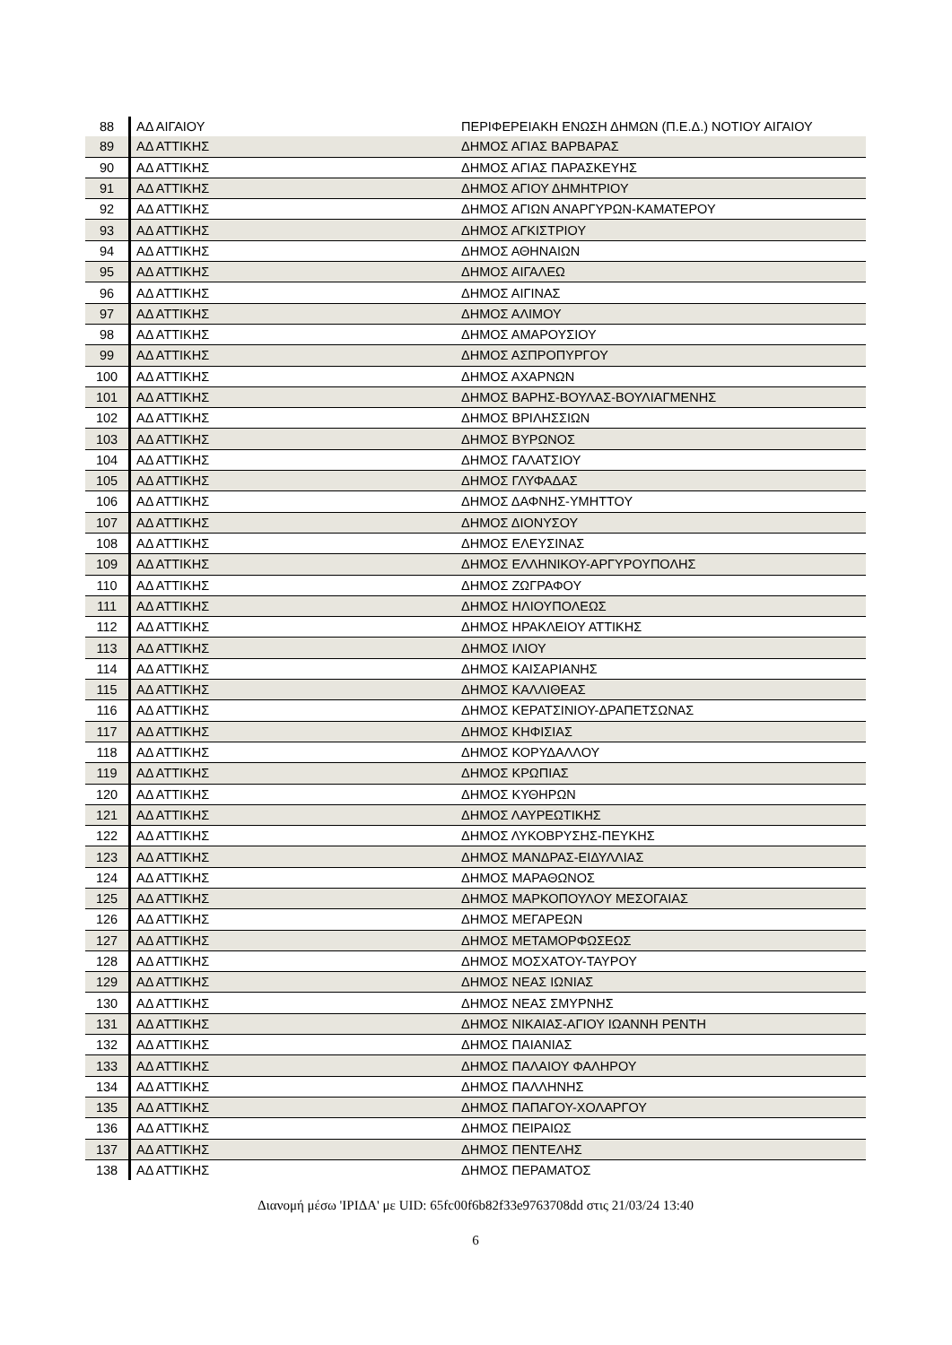| 88 | ΑΔ ΑΙΓΑΙΟΥ | ΠΕΡΙΦΕΡΕΙΑΚΗ ΕΝΩΣΗ ΔΗΜΩΝ (Π.Ε.Δ.) ΝΟΤΙΟΥ ΑΙΓΑΙΟΥ |
| 89 | ΑΔ ΑΤΤΙΚΗΣ | ΔΗΜΟΣ ΑΓΙΑΣ ΒΑΡΒΑΡΑΣ |
| 90 | ΑΔ ΑΤΤΙΚΗΣ | ΔΗΜΟΣ ΑΓΙΑΣ ΠΑΡΑΣΚΕΥΗΣ |
| 91 | ΑΔ ΑΤΤΙΚΗΣ | ΔΗΜΟΣ ΑΓΙΟΥ ΔΗΜΗΤΡΙΟΥ |
| 92 | ΑΔ ΑΤΤΙΚΗΣ | ΔΗΜΟΣ ΑΓΙΩΝ ΑΝΑΡΓΥΡΩΝ-ΚΑΜΑΤΕΡΟΥ |
| 93 | ΑΔ ΑΤΤΙΚΗΣ | ΔΗΜΟΣ ΑΓΚΙΣΤΡΙΟΥ |
| 94 | ΑΔ ΑΤΤΙΚΗΣ | ΔΗΜΟΣ ΑΘΗΝΑΙΩΝ |
| 95 | ΑΔ ΑΤΤΙΚΗΣ | ΔΗΜΟΣ ΑΙΓΑΛΕΩ |
| 96 | ΑΔ ΑΤΤΙΚΗΣ | ΔΗΜΟΣ ΑΙΓΙΝΑΣ |
| 97 | ΑΔ ΑΤΤΙΚΗΣ | ΔΗΜΟΣ ΑΛΙΜΟΥ |
| 98 | ΑΔ ΑΤΤΙΚΗΣ | ΔΗΜΟΣ ΑΜΑΡΟΥΣΙΟΥ |
| 99 | ΑΔ ΑΤΤΙΚΗΣ | ΔΗΜΟΣ ΑΣΠΡΟΠΥΡΓΟΥ |
| 100 | ΑΔ ΑΤΤΙΚΗΣ | ΔΗΜΟΣ ΑΧΑΡΝΩΝ |
| 101 | ΑΔ ΑΤΤΙΚΗΣ | ΔΗΜΟΣ ΒΑΡΗΣ-ΒΟΥΛΑΣ-ΒΟΥΛΙΑΓΜΕΝΗΣ |
| 102 | ΑΔ ΑΤΤΙΚΗΣ | ΔΗΜΟΣ ΒΡΙΛΗΣΣΙΩΝ |
| 103 | ΑΔ ΑΤΤΙΚΗΣ | ΔΗΜΟΣ ΒΥΡΩΝΟΣ |
| 104 | ΑΔ ΑΤΤΙΚΗΣ | ΔΗΜΟΣ ΓΑΛΑΤΣΙΟΥ |
| 105 | ΑΔ ΑΤΤΙΚΗΣ | ΔΗΜΟΣ ΓΛΥΦΑΔΑΣ |
| 106 | ΑΔ ΑΤΤΙΚΗΣ | ΔΗΜΟΣ ΔΑΦΝΗΣ-ΥΜΗΤΤΟΥ |
| 107 | ΑΔ ΑΤΤΙΚΗΣ | ΔΗΜΟΣ ΔΙΟΝΥΣΟΥ |
| 108 | ΑΔ ΑΤΤΙΚΗΣ | ΔΗΜΟΣ ΕΛΕΥΣΙΝΑΣ |
| 109 | ΑΔ ΑΤΤΙΚΗΣ | ΔΗΜΟΣ ΕΛΛΗΝΙΚΟΥ-ΑΡΓΥΡΟΥΠΟΛΗΣ |
| 110 | ΑΔ ΑΤΤΙΚΗΣ | ΔΗΜΟΣ ΖΩΓΡΑΦΟΥ |
| 111 | ΑΔ ΑΤΤΙΚΗΣ | ΔΗΜΟΣ ΗΛΙΟΥΠΟΛΕΩΣ |
| 112 | ΑΔ ΑΤΤΙΚΗΣ | ΔΗΜΟΣ ΗΡΑΚΛΕΙΟΥ ΑΤΤΙΚΗΣ |
| 113 | ΑΔ ΑΤΤΙΚΗΣ | ΔΗΜΟΣ ΙΛΙΟΥ |
| 114 | ΑΔ ΑΤΤΙΚΗΣ | ΔΗΜΟΣ ΚΑΙΣΑΡΙΑΝΗΣ |
| 115 | ΑΔ ΑΤΤΙΚΗΣ | ΔΗΜΟΣ ΚΑΛΛΙΘΕΑΣ |
| 116 | ΑΔ ΑΤΤΙΚΗΣ | ΔΗΜΟΣ ΚΕΡΑΤΣΙΝΙΟΥ-ΔΡΑΠΕΤΣΩΝΑΣ |
| 117 | ΑΔ ΑΤΤΙΚΗΣ | ΔΗΜΟΣ ΚΗΦΙΣΙΑΣ |
| 118 | ΑΔ ΑΤΤΙΚΗΣ | ΔΗΜΟΣ ΚΟΡΥΔΑΛΛΟΥ |
| 119 | ΑΔ ΑΤΤΙΚΗΣ | ΔΗΜΟΣ ΚΡΩΠΙΑΣ |
| 120 | ΑΔ ΑΤΤΙΚΗΣ | ΔΗΜΟΣ ΚΥΘΗΡΩΝ |
| 121 | ΑΔ ΑΤΤΙΚΗΣ | ΔΗΜΟΣ ΛΑΥΡΕΩΤΙΚΗΣ |
| 122 | ΑΔ ΑΤΤΙΚΗΣ | ΔΗΜΟΣ ΛΥΚΟΒΡΥΣΗΣ-ΠΕΥΚΗΣ |
| 123 | ΑΔ ΑΤΤΙΚΗΣ | ΔΗΜΟΣ ΜΑΝΔΡΑΣ-ΕΙΔΥΛΛΙΑΣ |
| 124 | ΑΔ ΑΤΤΙΚΗΣ | ΔΗΜΟΣ ΜΑΡΑΘΩΝΟΣ |
| 125 | ΑΔ ΑΤΤΙΚΗΣ | ΔΗΜΟΣ ΜΑΡΚΟΠΟΥΛΟΥ ΜΕΣΟΓΑΙΑΣ |
| 126 | ΑΔ ΑΤΤΙΚΗΣ | ΔΗΜΟΣ ΜΕΓΑΡΕΩΝ |
| 127 | ΑΔ ΑΤΤΙΚΗΣ | ΔΗΜΟΣ ΜΕΤΑΜΟΡΦΩΣΕΩΣ |
| 128 | ΑΔ ΑΤΤΙΚΗΣ | ΔΗΜΟΣ ΜΟΣΧΑΤΟΥ-ΤΑΥΡΟΥ |
| 129 | ΑΔ ΑΤΤΙΚΗΣ | ΔΗΜΟΣ ΝΕΑΣ ΙΩΝΙΑΣ |
| 130 | ΑΔ ΑΤΤΙΚΗΣ | ΔΗΜΟΣ ΝΕΑΣ ΣΜΥΡΝΗΣ |
| 131 | ΑΔ ΑΤΤΙΚΗΣ | ΔΗΜΟΣ ΝΙΚΑΙΑΣ-ΑΓΙΟΥ ΙΩΑΝΝΗ ΡΕΝΤΗ |
| 132 | ΑΔ ΑΤΤΙΚΗΣ | ΔΗΜΟΣ ΠΑΙΑΝΙΑΣ |
| 133 | ΑΔ ΑΤΤΙΚΗΣ | ΔΗΜΟΣ ΠΑΛΑΙΟΥ ΦΑΛΗΡΟΥ |
| 134 | ΑΔ ΑΤΤΙΚΗΣ | ΔΗΜΟΣ ΠΑΛΛΗΝΗΣ |
| 135 | ΑΔ ΑΤΤΙΚΗΣ | ΔΗΜΟΣ ΠΑΠΑΓΟΥ-ΧΟΛΑΡΓΟΥ |
| 136 | ΑΔ ΑΤΤΙΚΗΣ | ΔΗΜΟΣ ΠΕΙΡΑΙΩΣ |
| 137 | ΑΔ ΑΤΤΙΚΗΣ | ΔΗΜΟΣ ΠΕΝΤΕΛΗΣ |
| 138 | ΑΔ ΑΤΤΙΚΗΣ | ΔΗΜΟΣ ΠΕΡΑΜΑΤΟΣ |
Διανομή μέσω 'ΙΡΙΔΑ' με UID: 65fc00f6b82f33e9763708dd στις 21/03/24 13:40
6